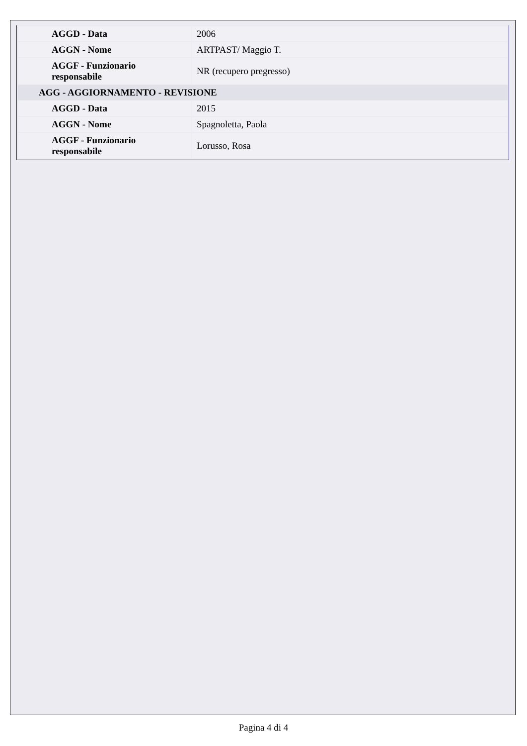| AGGD - Data | 2006 |
| AGGN - Nome | ARTPAST/ Maggio T. |
| AGGF - Funzionario responsabile | NR (recupero pregresso) |
| AGG - AGGIORNAMENTO - REVISIONE | |
| AGGD - Data | 2015 |
| AGGN - Nome | Spagnoletta, Paola |
| AGGF - Funzionario responsabile | Lorusso, Rosa |
Pagina 4 di 4